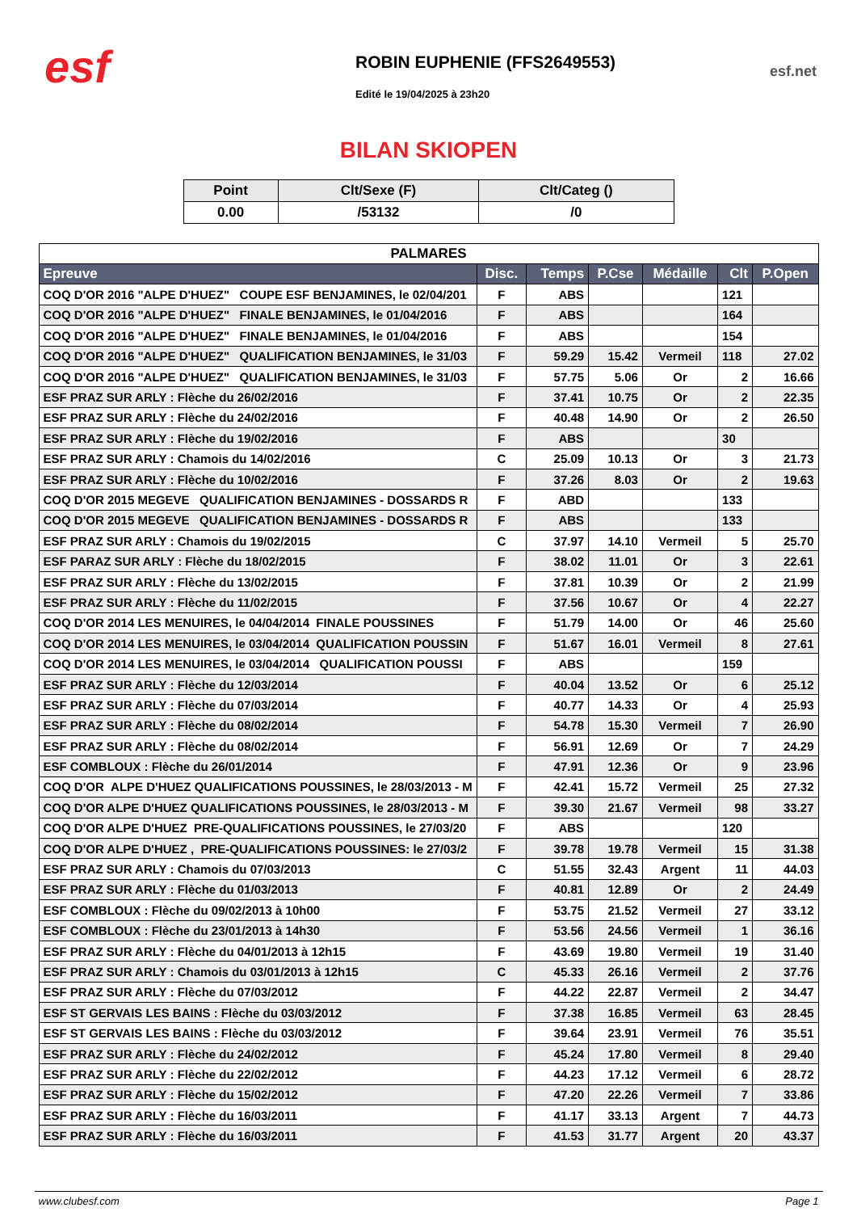esf
ROBIN EUPHENIE (FFS2649553)
Edité le 19/04/2025 à 23h20
esf.net
BILAN SKIOPEN
| Point | Clt/Sexe (F) | Clt/Categ () |
| --- | --- | --- |
| 0.00 | /53132 | /0 |
| PALMARES | | | | | | |
| Epreuve | Disc. | Temps | P.Cse | Médaille | Clt | P.Open |
| COQ D'OR 2016 "ALPE D'HUEZ" COUPE ESF BENJAMINES, le 02/04/201 | F | ABS | | | 121 | |
| COQ D'OR 2016 "ALPE D'HUEZ" FINALE BENJAMINES, le 01/04/2016 | F | ABS | | | 164 | |
| COQ D'OR 2016 "ALPE D'HUEZ" FINALE BENJAMINES, le 01/04/2016 | F | ABS | | | 154 | |
| COQ D'OR 2016 "ALPE D'HUEZ" QUALIFICATION BENJAMINES, le 31/03 | F | 59.29 | 15.42 | Vermeil | 118 | 27.02 |
| COQ D'OR 2016 "ALPE D'HUEZ" QUALIFICATION BENJAMINES, le 31/03 | F | 57.75 | 5.06 | Or | 2 | 16.66 |
| ESF PRAZ SUR ARLY : Flèche du 26/02/2016 | F | 37.41 | 10.75 | Or | 2 | 22.35 |
| ESF PRAZ SUR ARLY : Flèche du 24/02/2016 | F | 40.48 | 14.90 | Or | 2 | 26.50 |
| ESF PRAZ SUR ARLY : Flèche du 19/02/2016 | F | ABS | | | 30 | |
| ESF PRAZ SUR ARLY : Chamois du 14/02/2016 | C | 25.09 | 10.13 | Or | 3 | 21.73 |
| ESF PRAZ SUR ARLY : Flèche du 10/02/2016 | F | 37.26 | 8.03 | Or | 2 | 19.63 |
| COQ D'OR 2015 MEGEVE QUALIFICATION BENJAMINES - DOSSARDS R | F | ABD | | | 133 | |
| COQ D'OR 2015 MEGEVE QUALIFICATION BENJAMINES - DOSSARDS R | F | ABS | | | 133 | |
| ESF PRAZ SUR ARLY : Chamois du 19/02/2015 | C | 37.97 | 14.10 | Vermeil | 5 | 25.70 |
| ESF PARAZ SUR ARLY : Flèche du 18/02/2015 | F | 38.02 | 11.01 | Or | 3 | 22.61 |
| ESF PRAZ SUR ARLY : Flèche du 13/02/2015 | F | 37.81 | 10.39 | Or | 2 | 21.99 |
| ESF PRAZ SUR ARLY : Flèche du 11/02/2015 | F | 37.56 | 10.67 | Or | 4 | 22.27 |
| COQ D'OR 2014 LES MENUIRES, le 04/04/2014 FINALE POUSSINES | F | 51.79 | 14.00 | Or | 46 | 25.60 |
| COQ D'OR 2014 LES MENUIRES, le 03/04/2014 QUALIFICATION POUSSIN | F | 51.67 | 16.01 | Vermeil | 8 | 27.61 |
| COQ D'OR 2014 LES MENUIRES, le 03/04/2014 QUALIFICATION POUSSI | F | ABS | | | 159 | |
| ESF PRAZ SUR ARLY : Flèche du 12/03/2014 | F | 40.04 | 13.52 | Or | 6 | 25.12 |
| ESF PRAZ SUR ARLY : Flèche du 07/03/2014 | F | 40.77 | 14.33 | Or | 4 | 25.93 |
| ESF PRAZ SUR ARLY : Flèche du 08/02/2014 | F | 54.78 | 15.30 | Vermeil | 7 | 26.90 |
| ESF PRAZ SUR ARLY : Flèche du 08/02/2014 | F | 56.91 | 12.69 | Or | 7 | 24.29 |
| ESF COMBLOUX : Flèche du 26/01/2014 | F | 47.91 | 12.36 | Or | 9 | 23.96 |
| COQ D'OR ALPE D'HUEZ QUALIFICATIONS POUSSINES, le 28/03/2013 - M | F | 42.41 | 15.72 | Vermeil | 25 | 27.32 |
| COQ D'OR ALPE D'HUEZ QUALIFICATIONS POUSSINES, le 28/03/2013 - M | F | 39.30 | 21.67 | Vermeil | 98 | 33.27 |
| COQ D'OR ALPE D'HUEZ PRE-QUALIFICATIONS POUSSINES, le 27/03/20 | F | ABS | | | 120 | |
| COQ D'OR ALPE D'HUEZ , PRE-QUALIFICATIONS POUSSINES: le 27/03/2 | F | 39.78 | 19.78 | Vermeil | 15 | 31.38 |
| ESF PRAZ SUR ARLY : Chamois du 07/03/2013 | C | 51.55 | 32.43 | Argent | 11 | 44.03 |
| ESF PRAZ SUR ARLY : Flèche du 01/03/2013 | F | 40.81 | 12.89 | Or | 2 | 24.49 |
| ESF COMBLOUX : Flèche du 09/02/2013 à 10h00 | F | 53.75 | 21.52 | Vermeil | 27 | 33.12 |
| ESF COMBLOUX : Flèche du 23/01/2013 à 14h30 | F | 53.56 | 24.56 | Vermeil | 1 | 36.16 |
| ESF PRAZ SUR ARLY : Flèche du 04/01/2013 à 12h15 | F | 43.69 | 19.80 | Vermeil | 19 | 31.40 |
| ESF PRAZ SUR ARLY : Chamois du 03/01/2013 à 12h15 | C | 45.33 | 26.16 | Vermeil | 2 | 37.76 |
| ESF PRAZ SUR ARLY : Flèche du 07/03/2012 | F | 44.22 | 22.87 | Vermeil | 2 | 34.47 |
| ESF ST GERVAIS LES BAINS : Flèche du 03/03/2012 | F | 37.38 | 16.85 | Vermeil | 63 | 28.45 |
| ESF ST GERVAIS LES BAINS : Flèche du 03/03/2012 | F | 39.64 | 23.91 | Vermeil | 76 | 35.51 |
| ESF PRAZ SUR ARLY : Flèche du 24/02/2012 | F | 45.24 | 17.80 | Vermeil | 8 | 29.40 |
| ESF PRAZ SUR ARLY : Flèche du 22/02/2012 | F | 44.23 | 17.12 | Vermeil | 6 | 28.72 |
| ESF PRAZ SUR ARLY : Flèche du 15/02/2012 | F | 47.20 | 22.26 | Vermeil | 7 | 33.86 |
| ESF PRAZ SUR ARLY : Flèche du 16/03/2011 | F | 41.17 | 33.13 | Argent | 7 | 44.73 |
| ESF PRAZ SUR ARLY : Flèche du 16/03/2011 | F | 41.53 | 31.77 | Argent | 20 | 43.37 |
www.clubesf.com Page 1